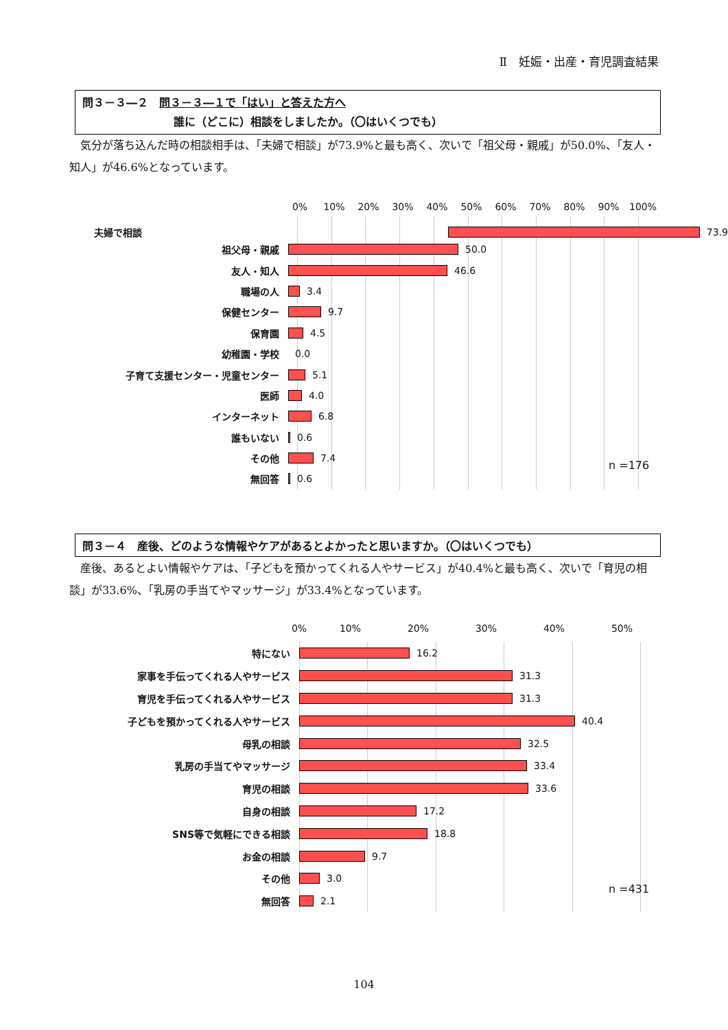Ⅱ　妊娠・出産・育児調査結果
問３－３―２　問３－３―１で「はい」と答えた方へ
誰に（どこに）相談をしましたか。（〇はいくつでも）
気分が落ち込んだ時の相談相手は、「夫婦で相談」が73.9%と最も高く、次いで「祖父母・親戚」が50.0%、「友人・知人」が46.6%となっています。
0% 10% 20% 30% 40% 50% 60% 70% 80% 90% 100%
夫婦で相談
73.9
祖父母・親戚
50.0
友人・知人
46.6
職場の人
3.4
保健センター
9.7
保育園
4.5
幼稚園・学校 0.0
子育て支援センター・児童センター
5.1
医師
4.0
インターネット
6.8
誰もいない
0.6
その他
7.4
無回答
0.6
n =176
問３－４　産後、どのような情報やケアがあるとよかったと思いますか。（〇はいくつでも）
産後、あるとよい情報やケアは、「子どもを預かってくれる人やサービス」が40.4%と最も高く、次いで「育児の相談」が33.6%、「乳房の手当てやマッサージ」が33.4%となっています。
0% 10% 20% 30% 40% 50%
特にない
16.2
家事を手伝ってくれる人やサービス
31.3
育児を手伝ってくれる人やサービス
31.3
子どもを預かってくれる人やサービス
40.4
母乳の相談
32.5
乳房の手当てやマッサージ
33.4
育児の相談
33.6
自身の相談
17.2
SNS等で気軽にできる相談
18.8
お金の相談
9.7
その他
3.0
無回答
2.1
n =431
104